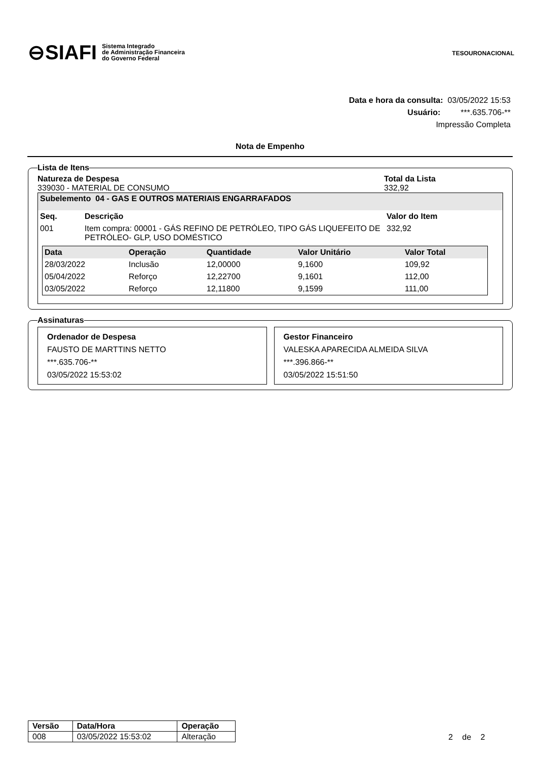⊖SIAFI Sistema Integrado
de Administração Financeira
do Governo Federal
TESOURONACIONAL
Data e hora da consulta: 03/05/2022 15:53
Usuário: ***.635.706-**
Impressão Completa
Nota de Empenho
Lista de Itens
Natureza de Despesa
339030 - MATERIAL DE CONSUMO
Total da Lista
332,92
Subelemento 04 - GAS E OUTROS MATERIAIS ENGARRAFADOS
| Seq. | Descrição | Valor do Item |
| 001 | Item compra: 00001 - GÁS REFINO DE PETRÓLEO, TIPO GÁS LIQUEFEITO DE PETRÓLEO- GLP, USO DOMÉSTICO | 332,92 |
| Data | Operação | Quantidade | Valor Unitário | Valor Total |
| --- | --- | --- | --- | --- |
| 28/03/2022 | Inclusão | 12,00000 | 9,1600 | 109,92 |
| 05/04/2022 | Reforço | 12,22700 | 9,1601 | 112,00 |
| 03/05/2022 | Reforço | 12,11800 | 9,1599 | 111,00 |
Assinaturas
Ordenador de Despesa
FAUSTO DE MARTTINS NETTO
***.635.706-**
03/05/2022 15:53:02
Gestor Financeiro
VALESKA APARECIDA ALMEIDA SILVA
***.396.866-**
03/05/2022 15:51:50
| Versão | Data/Hora | Operação |
| --- | --- | --- |
| 008 | 03/05/2022 15:53:02 | Alteração |
2 de 2